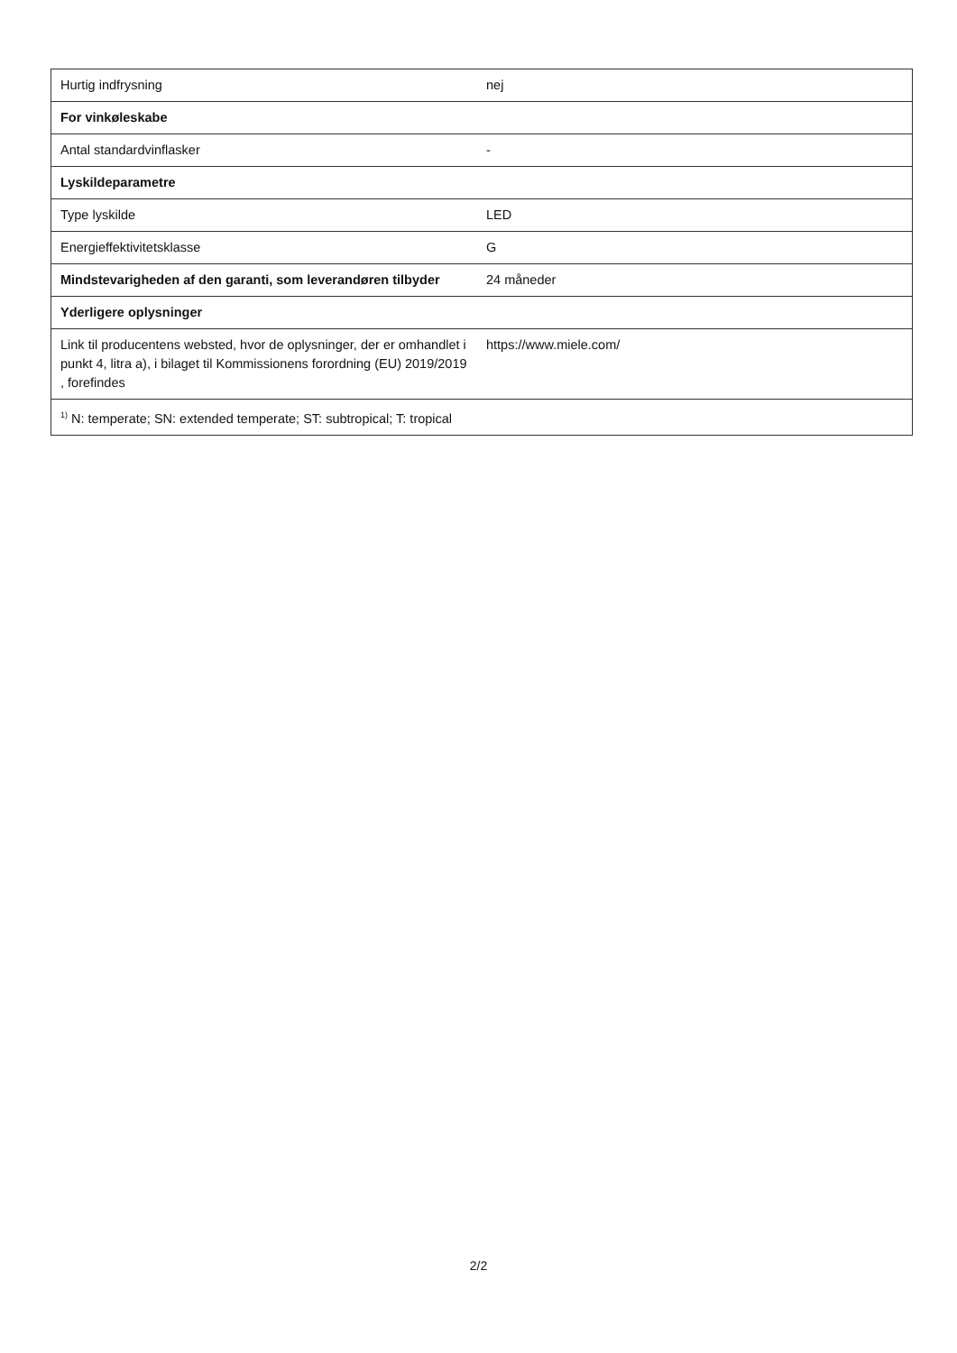| Hurtig indfrysning | nej |
| For vinkøleskabe | |
| Antal standardvinflasker | - |
| Lyskildeparametre | |
| Type lyskilde | LED |
| Energieffektivitetsklasse | G |
| Mindstevarigheden af den garanti, som leverandøren tilbyder | 24 måneder |
| Yderligere oplysninger | |
| Link til producentens websted, hvor de oplysninger, der er omhandlet i punkt 4, litra a), i bilaget til Kommissionens forordning (EU) 2019/2019 , forefindes | https://www.miele.com/ |
| <sup>1)</sup> N: temperate; SN: extended temperate; ST: subtropical; T: tropical | |
2/2